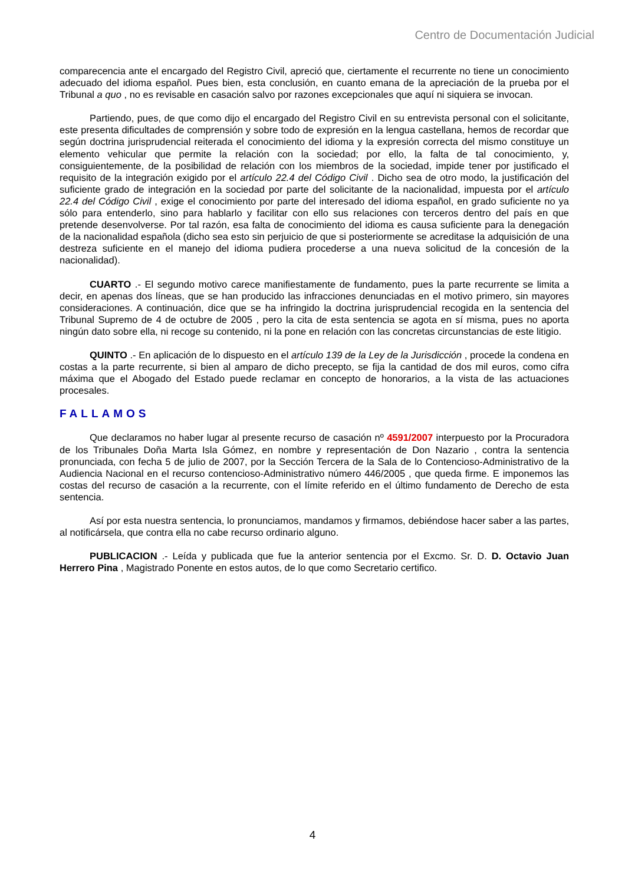Centro de Documentación Judicial
comparecencia ante el encargado del Registro Civil, apreció que, ciertamente el recurrente no tiene un conocimiento adecuado del idioma español. Pues bien, esta conclusión, en cuanto emana de la apreciación de la prueba por el Tribunal a quo , no es revisable en casación salvo por razones excepcionales que aquí ni siquiera se invocan.
Partiendo, pues, de que como dijo el encargado del Registro Civil en su entrevista personal con el solicitante, este presenta dificultades de comprensión y sobre todo de expresión en la lengua castellana, hemos de recordar que según doctrina jurisprudencial reiterada el conocimiento del idioma y la expresión correcta del mismo constituye un elemento vehicular que permite la relación con la sociedad; por ello, la falta de tal conocimiento, y, consiguientemente, de la posibilidad de relación con los miembros de la sociedad, impide tener por justificado el requisito de la integración exigido por el artículo 22.4 del Código Civil . Dicho sea de otro modo, la justificación del suficiente grado de integración en la sociedad por parte del solicitante de la nacionalidad, impuesta por el artículo 22.4 del Código Civil , exige el conocimiento por parte del interesado del idioma español, en grado suficiente no ya sólo para entenderlo, sino para hablarlo y facilitar con ello sus relaciones con terceros dentro del país en que pretende desenvolverse. Por tal razón, esa falta de conocimiento del idioma es causa suficiente para la denegación de la nacionalidad española (dicho sea esto sin perjuicio de que si posteriormente se acreditase la adquisición de una destreza suficiente en el manejo del idioma pudiera procederse a una nueva solicitud de la concesión de la nacionalidad).
CUARTO .- El segundo motivo carece manifiestamente de fundamento, pues la parte recurrente se limita a decir, en apenas dos líneas, que se han producido las infracciones denunciadas en el motivo primero, sin mayores consideraciones. A continuación, dice que se ha infringido la doctrina jurisprudencial recogida en la sentencia del Tribunal Supremo de 4 de octubre de 2005 , pero la cita de esta sentencia se agota en sí misma, pues no aporta ningún dato sobre ella, ni recoge su contenido, ni la pone en relación con las concretas circunstancias de este litigio.
QUINTO .- En aplicación de lo dispuesto en el artículo 139 de la Ley de la Jurisdicción , procede la condena en costas a la parte recurrente, si bien al amparo de dicho precepto, se fija la cantidad de dos mil euros, como cifra máxima que el Abogado del Estado puede reclamar en concepto de honorarios, a la vista de las actuaciones procesales.
FALLAMOS
Que declaramos no haber lugar al presente recurso de casación nº 4591/2007 interpuesto por la Procuradora de los Tribunales Doña Marta Isla Gómez, en nombre y representación de Don Nazario , contra la sentencia pronunciada, con fecha 5 de julio de 2007, por la Sección Tercera de la Sala de lo Contencioso-Administrativo de la Audiencia Nacional en el recurso contencioso-Administrativo número 446/2005 , que queda firme. E imponemos las costas del recurso de casación a la recurrente, con el límite referido en el último fundamento de Derecho de esta sentencia.
Así por esta nuestra sentencia, lo pronunciamos, mandamos y firmamos, debiéndose hacer saber a las partes, al notificársela, que contra ella no cabe recurso ordinario alguno.
PUBLICACION .- Leída y publicada que fue la anterior sentencia por el Excmo. Sr. D. D. Octavio Juan Herrero Pina , Magistrado Ponente en estos autos, de lo que como Secretario certifico.
4